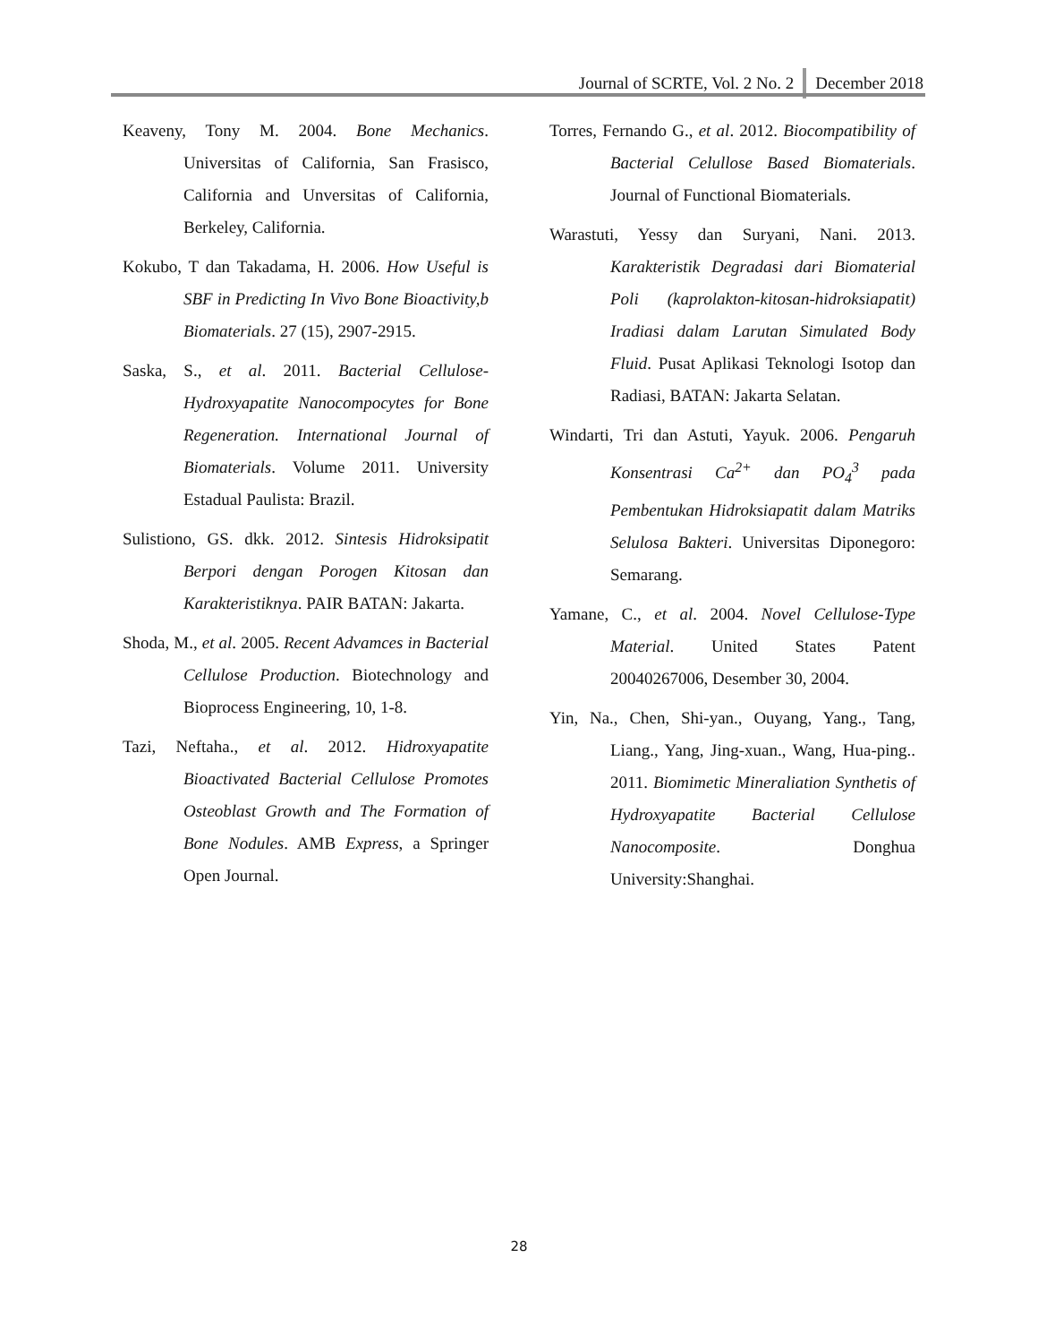Journal of SCRTE, Vol. 2 No. 2 December 2018
Keaveny, Tony M. 2004. Bone Mechanics. Universitas of California, San Frasisco, California and Unversitas of California, Berkeley, California.
Kokubo, T dan Takadama, H. 2006. How Useful is SBF in Predicting In Vivo Bone Bioactivity,b Biomaterials. 27 (15), 2907-2915.
Saska, S., et al. 2011. Bacterial Cellulose-Hydroxyapatite Nanocompocytes for Bone Regeneration. International Journal of Biomaterials. Volume 2011. University Estadual Paulista: Brazil.
Sulistiono, GS. dkk. 2012. Sintesis Hidroksipatit Berpori dengan Porogen Kitosan dan Karakteristiknya. PAIR BATAN: Jakarta.
Shoda, M., et al. 2005. Recent Advamces in Bacterial Cellulose Production. Biotechnology and Bioprocess Engineering, 10, 1-8.
Tazi, Neftaha., et al. 2012. Hidroxyapatite Bioactivated Bacterial Cellulose Promotes Osteoblast Growth and The Formation of Bone Nodules. AMB Express, a Springer Open Journal.
Torres, Fernando G., et al. 2012. Biocompatibility of Bacterial Celullose Based Biomaterials. Journal of Functional Biomaterials.
Warastuti, Yessy dan Suryani, Nani. 2013. Karakteristik Degradasi dari Biomaterial Poli (kaprolakton-kitosan-hidroksiapatit) Iradiasi dalam Larutan Simulated Body Fluid. Pusat Aplikasi Teknologi Isotop dan Radiasi, BATAN: Jakarta Selatan.
Windarti, Tri dan Astuti, Yayuk. 2006. Pengaruh Konsentrasi Ca<sup>2+</sup> dan PO<sub>4</sub><sup>3</sup> pada Pembentukan Hidroksiapatit dalam Matriks Selulosa Bakteri. Universitas Diponegoro: Semarang.
Yamane, C., et al. 2004. Novel Cellulose-Type Material. United States Patent 20040267006, Desember 30, 2004.
Yin, Na., Chen, Shi-yan., Ouyang, Yang., Tang, Liang., Yang, Jing-xuan., Wang, Hua-ping.. 2011. Biomimetic Mineraliation Synthetis of Hydroxyapatite Bacterial Cellulose Nanocomposite. Donghua University:Shanghai.
28